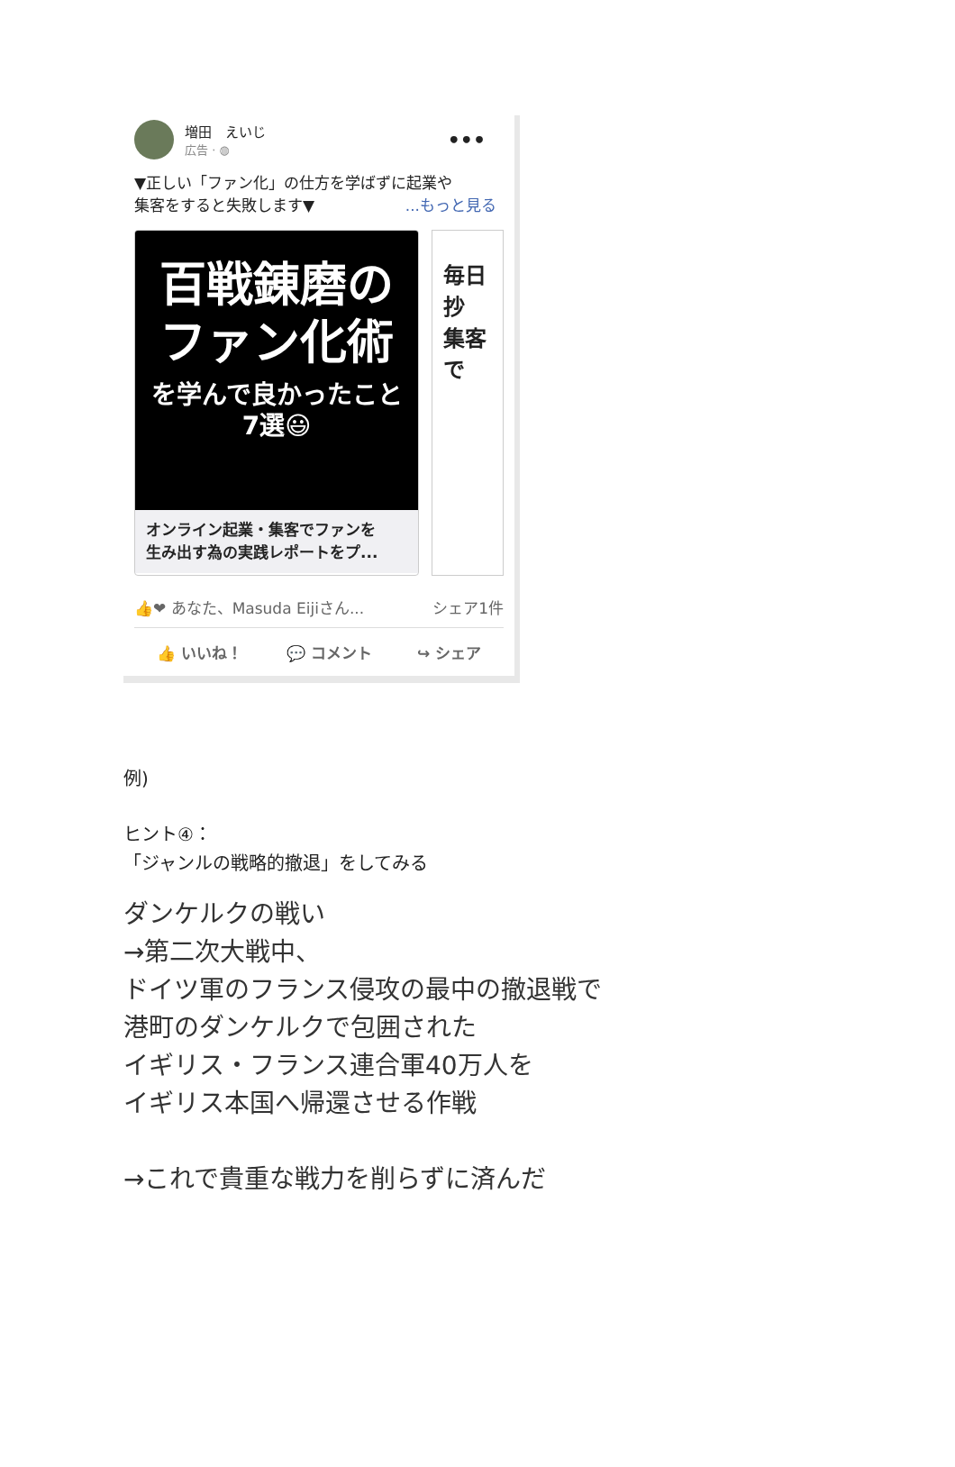増田　えいじ
広告 · ◍
•••
▼正しい「ファン化」の仕方を学ばずに起業や
集客をすると失敗します▼ ...もっと見る
百戦錬磨の
ファン化術
を学んで良かったこと
7選😃
オンライン起業・集客でファンを
生み出す為の実践レポートをプ...
毎日抄
集客で
👍❤ あなた、Masuda Eijiさん... シェア1件
👍 いいね！ 💬 コメント ↪ シェア
例)
ヒント④：
「ジャンルの戦略的撤退」をしてみる
ダンケルクの戦い
→第二次大戦中、
ドイツ軍のフランス侵攻の最中の撤退戦で
港町のダンケルクで包囲された
イギリス・フランス連合軍40万人を
イギリス本国へ帰還させる作戦
→これで貴重な戦力を削らずに済んだ